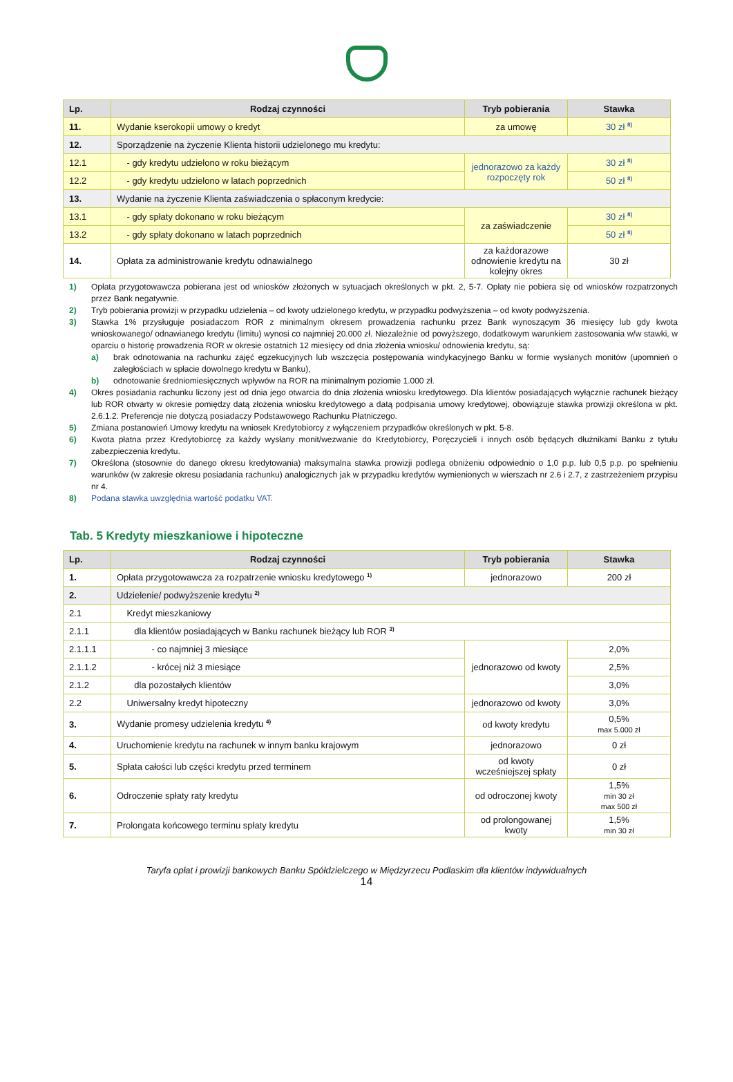| Lp. | Rodzaj czynności | Tryb pobierania | Stawka |
| --- | --- | --- | --- |
| 11. | Wydanie kserokopii umowy o kredyt | za umowę | 30 zł <sup>8)</sup> |
| 12. | Sporządzenie na życzenie Klienta historii udzielonego mu kredytu: | | |
| 12.1 | - gdy kredytu udzielono w roku bieżącym | jednorazowo za każdy rozpoczęty rok | 30 zł <sup>8)</sup> |
| 12.2 | - gdy kredytu udzielono w latach poprzednich | | 50 zł <sup>8)</sup> |
| 13. | Wydanie na życzenie Klienta zaświadczenia o spłaconym kredycie: | | |
| 13.1 | - gdy spłaty dokonano w roku bieżącym | za zaświadczenie | 30 zł <sup>8)</sup> |
| 13.2 | - gdy spłaty dokonano w latach poprzednich | | 50 zł <sup>8)</sup> |
| 14. | Opłata za administrowanie kredytu odnawialnego | za każdorazowe odnowienie kredytu na kolejny okres | 30 zł |
1) Opłata przygotowawcza pobierana jest od wniosków złożonych w sytuacjach określonych w pkt. 2, 5-7. Opłaty nie pobiera się od wniosków rozpatrzonych przez Bank negatywnie.
2) Tryb pobierania prowizji w przypadku udzielenia – od kwoty udzielonego kredytu, w przypadku podwyższenia – od kwoty podwyższenia.
3) Stawka 1% przysługuje posiadaczom ROR z minimalnym okresem prowadzenia rachunku przez Bank wynoszącym 36 miesięcy lub gdy kwota wnioskowanego/ odnawianego kredytu (limitu) wynosi co najmniej 20.000 zł. Niezależnie od powyższego, dodatkowym warunkiem zastosowania w/w stawki, w oparciu o historię prowadzenia ROR w okresie ostatnich 12 miesięcy od dnia złożenia wniosku/ odnowienia kredytu, są:
a) brak odnotowania na rachunku zajęć egzekucyjnych lub wszczęcia postępowania windykacyjnego Banku w formie wysłanych monitów (upomnień o zaległościach w spłacie dowolnego kredytu w Banku),
b) odnotowanie średniomiesięcznych wpływów na ROR na minimalnym poziomie 1.000 zł.
4) Okres posiadania rachunku liczony jest od dnia jego otwarcia do dnia złożenia wniosku kredytowego. Dla klientów posiadających wyłącznie rachunek bieżący lub ROR otwarty w okresie pomiędzy datą złożenia wniosku kredytowego a datą podpisania umowy kredytowej, obowiązuje stawka prowizji określona w pkt. 2.6.1.2. Preferencje nie dotyczą posiadaczy Podstawowego Rachunku Płatniczego.
5) Zmiana postanowień Umowy kredytu na wniosek Kredytobiorcy z wyłączeniem przypadków określonych w pkt. 5-8.
6) Kwota płatna przez Kredytobiorcę za każdy wysłany monit/wezwanie do Kredytobiorcy, Poręczycieli i innych osób będących dłużnikami Banku z tytułu zabezpieczenia kredytu.
7) Określona (stosownie do danego okresu kredytowania) maksymalna stawka prowizji podlega obniżeniu odpowiednio o 1,0 p.p. lub 0,5 p.p. po spełnieniu warunków (w zakresie okresu posiadania rachunku) analogicznych jak w przypadku kredytów wymienionych w wierszach nr 2.6 i 2.7, z zastrzeżeniem przypisu nr 4.
8) Podana stawka uwzględnia wartość podatku VAT.
Tab. 5 Kredyty mieszkaniowe i hipoteczne
| Lp. | Rodzaj czynności | Tryb pobierania | Stawka |
| --- | --- | --- | --- |
| 1. | Opłata przygotowawcza za rozpatrzenie wniosku kredytowego <sup>1)</sup> | jednorazowo | 200 zł |
| 2. | Udzielenie/ podwyższenie kredytu <sup>2)</sup> | | |
| 2.1 | Kredyt mieszkaniowy | | |
| 2.1.1 | dla klientów posiadających w Banku rachunek bieżący lub ROR <sup>3)</sup> | | |
| 2.1.1.1 | - co najmniej 3 miesiące | jednorazowo od kwoty | 2,0% |
| 2.1.1.2 | - krócej niż 3 miesiące | | 2,5% |
| 2.1.2 | dla pozostałych klientów | | 3,0% |
| 2.2 | Uniwersalny kredyt hipoteczny | jednorazowo od kwoty | 3,0% |
| 3. | Wydanie promesy udzielenia kredytu <sup>4)</sup> | od kwoty kredytu | 0,5% max 5.000 zł |
| 4. | Uruchomienie kredytu na rachunek w innym banku krajowym | jednorazowo | 0 zł |
| 5. | Spłata całości lub części kredytu przed terminem | od kwoty wcześniejszej spłaty | 0 zł |
| 6. | Odroczenie spłaty raty kredytu | od odroczonej kwoty | 1,5% min 30 zł max 500 zł |
| 7. | Prolongata końcowego terminu spłaty kredytu | od prolongowanej kwoty | 1,5% min 30 zł |
Taryfa opłat i prowizji bankowych Banku Spółdzielczego w Międzyrzecu Podlaskim dla klientów indywidualnych
14